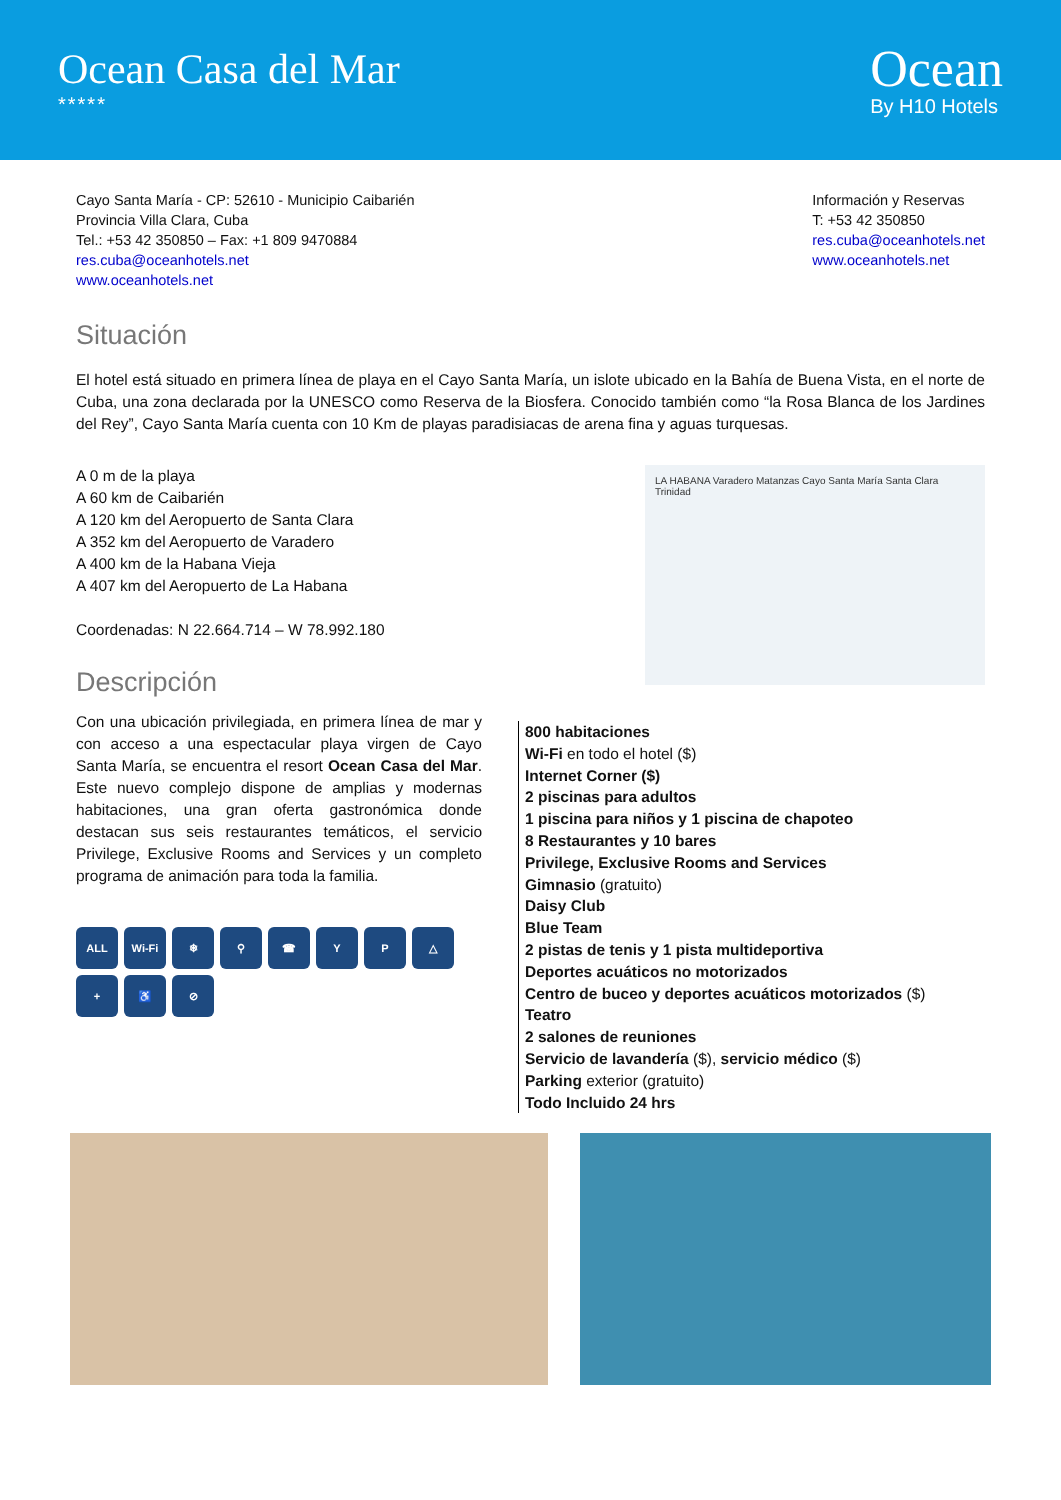Ocean Casa del Mar
*****
Ocean
By H10 Hotels
Cayo Santa María - CP: 52610 - Municipio Caibarién
Provincia Villa Clara, Cuba
Tel.: +53 42 350850 – Fax: +1 809 9470884
res.cuba@oceanhotels.net
www.oceanhotels.net
Información y Reservas
T: +53 42 350850
res.cuba@oceanhotels.net
www.oceanhotels.net
Situación
El hotel está situado en primera línea de playa en el Cayo Santa María, un islote ubicado en la Bahía de Buena Vista, en el norte de Cuba, una zona declarada por la UNESCO como Reserva de la Biosfera. Conocido también como “la Rosa Blanca de los Jardines del Rey”, Cayo Santa María cuenta con 10 Km de playas paradisiacas de arena fina y aguas turquesas.
A 0 m de la playa
A 60 km de Caibarién
A 120 km del Aeropuerto de Santa Clara
A 352 km del Aeropuerto de Varadero
A 400 km de la Habana Vieja
A 407 km del Aeropuerto de La Habana
Coordenadas: N 22.664.714 – W 78.992.180
Descripción
LA HABANA Varadero Matanzas Cayo Santa María Santa Clara Trinidad
Con una ubicación privilegiada, en primera línea de mar y con acceso a una espectacular playa virgen de Cayo Santa María, se encuentra el resort Ocean Casa del Mar. Este nuevo complejo dispone de amplias y modernas habitaciones, una gran oferta gastronómica donde destacan sus seis restaurantes temáticos, el servicio Privilege, Exclusive Rooms and Services y un completo programa de animación para toda la familia.
ALL
Wi-Fi
❄
⚲
☎
Y
P
△
+
♿
⊘
800 habitaciones
Wi-Fi en todo el hotel ($)
Internet Corner ($)
2 piscinas para adultos
1 piscina para niños y 1 piscina de chapoteo
8 Restaurantes y 10 bares
Privilege, Exclusive Rooms and Services
Gimnasio (gratuito)
Daisy Club
Blue Team
2 pistas de tenis y 1 pista multideportiva
Deportes acuáticos no motorizados
Centro de buceo y deportes acuáticos motorizados ($)
Teatro
2 salones de reuniones
Servicio de lavandería ($), servicio médico ($)
Parking exterior (gratuito)
Todo Incluido 24 hrs